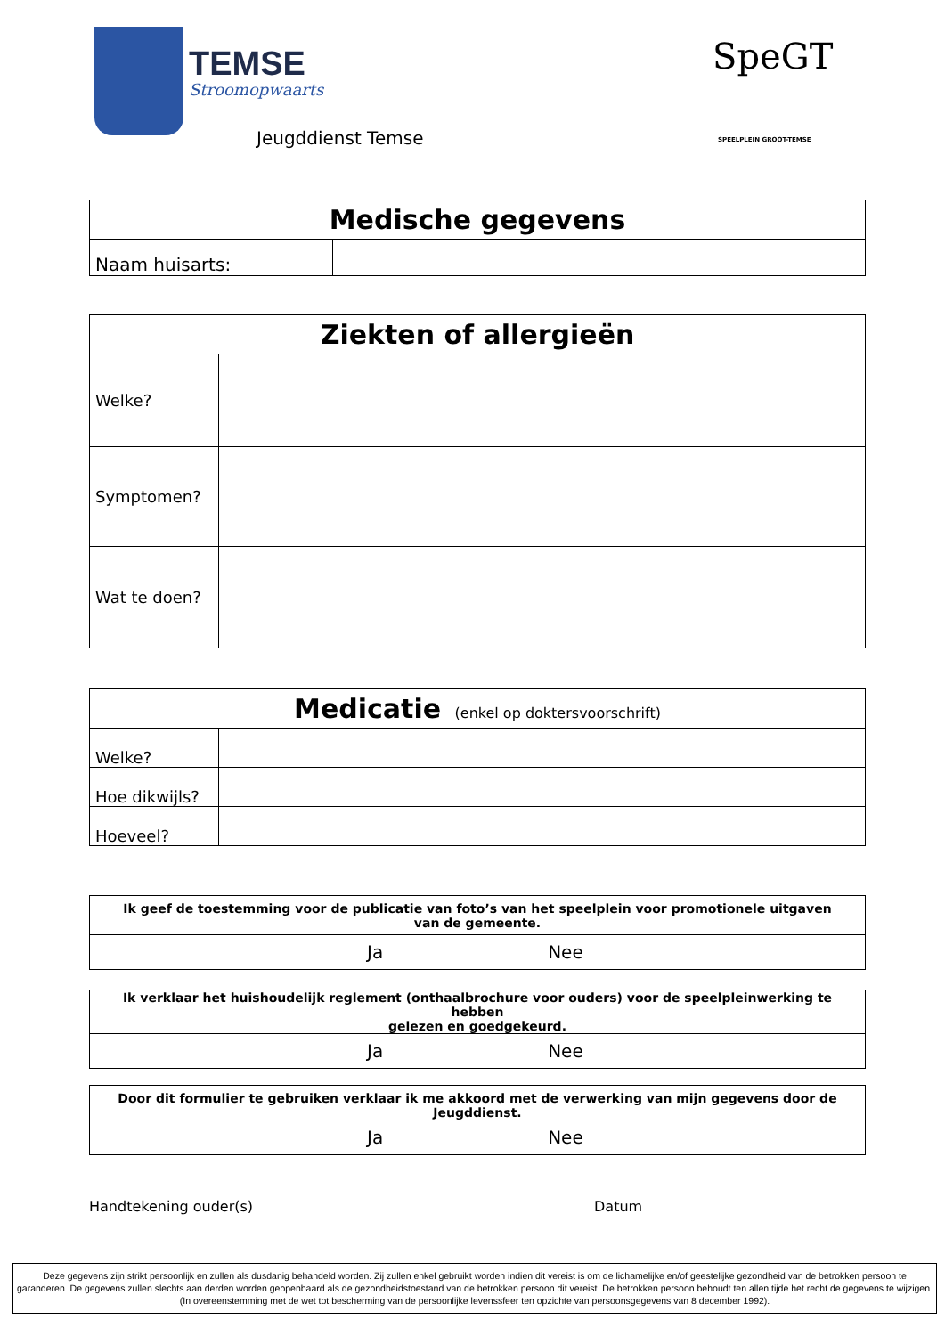TEMSE
Stroomopwaarts
Jeugddienst Temse
SpeGT
SPEELPLEIN GROOT-TEMSE
| Medische gegevens | |
| Naam huisarts: | |
| Ziekten of allergieën | |
| Welke? | |
| Symptomen? | |
| Wat te doen? | |
| Medicatie (enkel op doktersvoorschrift) | |
| Welke? | |
| Hoe dikwijls? | |
| Hoeveel? | |
| Ik geef de toestemming voor de publicatie van foto’s van het speelplein voor promotionele uitgaven van de gemeente. |
| Ja Nee |
| Ik verklaar het huishoudelijk reglement (onthaalbrochure voor ouders) voor de speelpleinwerking te hebben gelezen en goedgekeurd. |
| Ja Nee |
| Door dit formulier te gebruiken verklaar ik me akkoord met de verwerking van mijn gegevens door de Jeugddienst. |
| Ja Nee |
Handtekening ouder(s) Datum
Deze gegevens zijn strikt persoonlijk en zullen als dusdanig behandeld worden. Zij zullen enkel gebruikt worden indien dit vereist is om de lichamelijke en/of geestelijke gezondheid van de betrokken persoon te garanderen. De gegevens zullen slechts aan derden worden geopenbaard als de gezondheidstoestand van de betrokken persoon dit vereist. De betrokken persoon behoudt ten allen tijde het recht de gegevens te wijzigen. (In overeenstemming met de wet tot bescherming van de persoonlijke levenssfeer ten opzichte van persoonsgegevens van 8 december 1992).